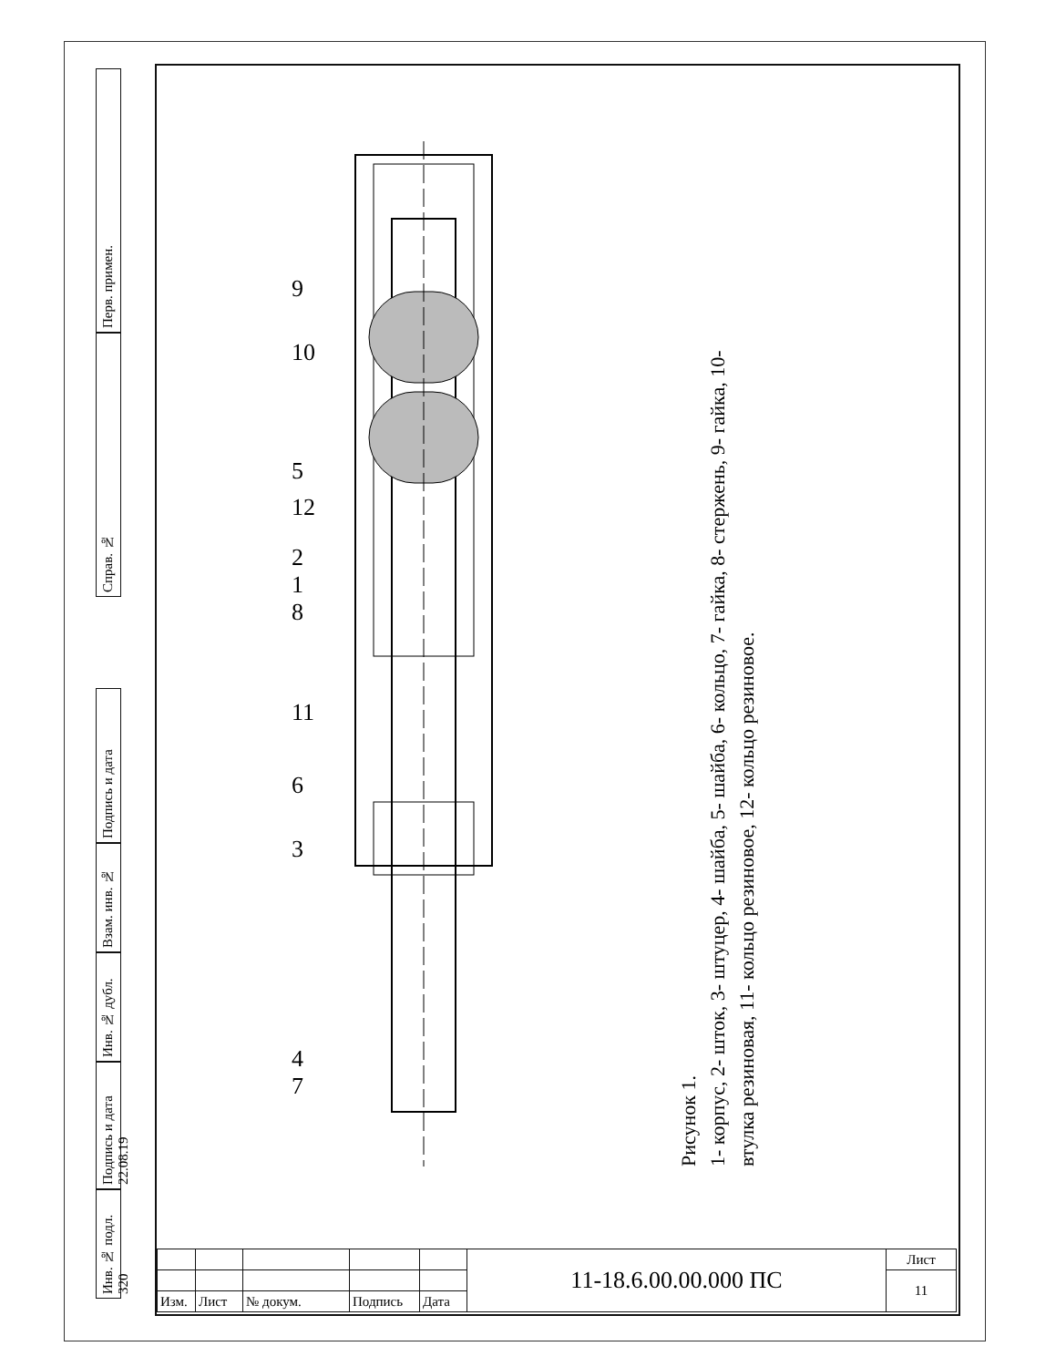Перв. примен.
Справ. №
Подпись и дата
Взам. инв. №
Инв. № дубл.
Подпись и дата 22.08.19
Инв. № подл. 320
9
10
5
12
2
1
8
11
6
3
4
7
Рисунок 1.
1- корпус, 2- шток, 3- штуцер, 4- шайба, 5- шайба, 6- кольцо, 7- гайка, 8- стержень, 9- гайка, 10- втулка резиновая, 11- кольцо резиновое, 12- кольцо резиновое.
| | | | | | 11-18.6.00.00.000 ПС | Лист |
| | | | | | | 11 |
| Изм. | Лист | № докум. | Подпись | Дата | | |